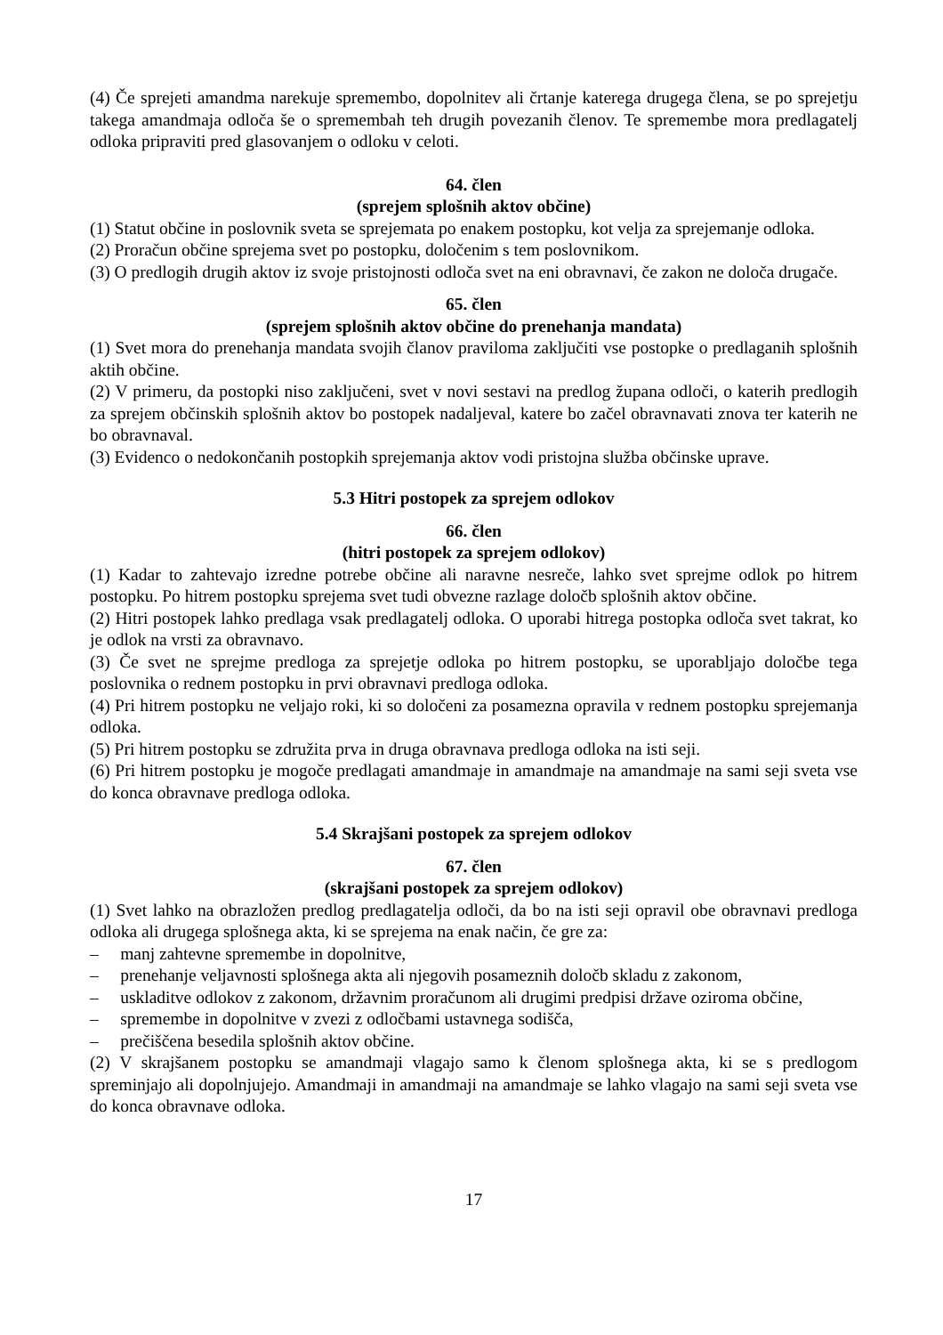(4) Če sprejeti amandma narekuje spremembo, dopolnitev ali črtanje katerega drugega člena, se po sprejetju takega amandmaja odloča še o spremembah teh drugih povezanih členov. Te spremembe mora predlagatelj odloka pripraviti pred glasovanjem o odloku v celoti.
64. člen
(sprejem splošnih aktov občine)
(1) Statut občine in poslovnik sveta se sprejemata po enakem postopku, kot velja za sprejemanje odloka.
(2) Proračun občine sprejema svet po postopku, določenim s tem poslovnikom.
(3) O predlogih drugih aktov iz svoje pristojnosti odloča svet na eni obravnavi, če zakon ne določa drugače.
65. člen
(sprejem splošnih aktov občine do prenehanja mandata)
(1) Svet mora do prenehanja mandata svojih članov praviloma zaključiti vse postopke o predlaganih splošnih aktih občine.
(2) V primeru, da postopki niso zaključeni, svet v novi sestavi na predlog župana odloči, o katerih predlogih za sprejem občinskih splošnih aktov bo postopek nadaljeval, katere bo začel obravnavati znova ter katerih ne bo obravnaval.
(3) Evidenco o nedokončanih postopkih sprejemanja aktov vodi pristojna služba občinske uprave.
5.3 Hitri postopek za sprejem odlokov
66. člen
(hitri postopek za sprejem odlokov)
(1) Kadar to zahtevajo izredne potrebe občine ali naravne nesreče, lahko svet sprejme odlok po hitrem postopku. Po hitrem postopku sprejema svet tudi obvezne razlage določb splošnih aktov občine.
(2) Hitri postopek lahko predlaga vsak predlagatelj odloka. O uporabi hitrega postopka odloča svet takrat, ko je odlok na vrsti za obravnavo.
(3) Če svet ne sprejme predloga za sprejetje odloka po hitrem postopku, se uporabljajo določbe tega poslovnika o rednem postopku in prvi obravnavi predloga odloka.
(4) Pri hitrem postopku ne veljajo roki, ki so določeni za posamezna opravila v rednem postopku sprejemanja odloka.
(5) Pri hitrem postopku se združita prva in druga obravnava predloga odloka na isti seji.
(6) Pri hitrem postopku je mogoče predlagati amandmaje in amandmaje na amandmaje na sami seji sveta vse do konca obravnave predloga odloka.
5.4 Skrajšani postopek za sprejem odlokov
67. člen
(skrajšani postopek za sprejem odlokov)
(1) Svet lahko na obrazložen predlog predlagatelja odloči, da bo na isti seji opravil obe obravnavi predloga odloka ali drugega splošnega akta, ki se sprejema na enak način, če gre za:
– manj zahtevne spremembe in dopolnitve,
– prenehanje veljavnosti splošnega akta ali njegovih posameznih določb skladu z zakonom,
– uskladitve odlokov z zakonom, državnim proračunom ali drugimi predpisi države oziroma občine,
– spremembe in dopolnitve v zvezi z odločbami ustavnega sodišča,
– prečiščena besedila splošnih aktov občine.
(2) V skrajšanem postopku se amandmaji vlagajo samo k členom splošnega akta, ki se s predlogom spreminjajo ali dopolnjujejo. Amandmaji in amandmaji na amandmaje se lahko vlagajo na sami seji sveta vse do konca obravnave odloka.
17